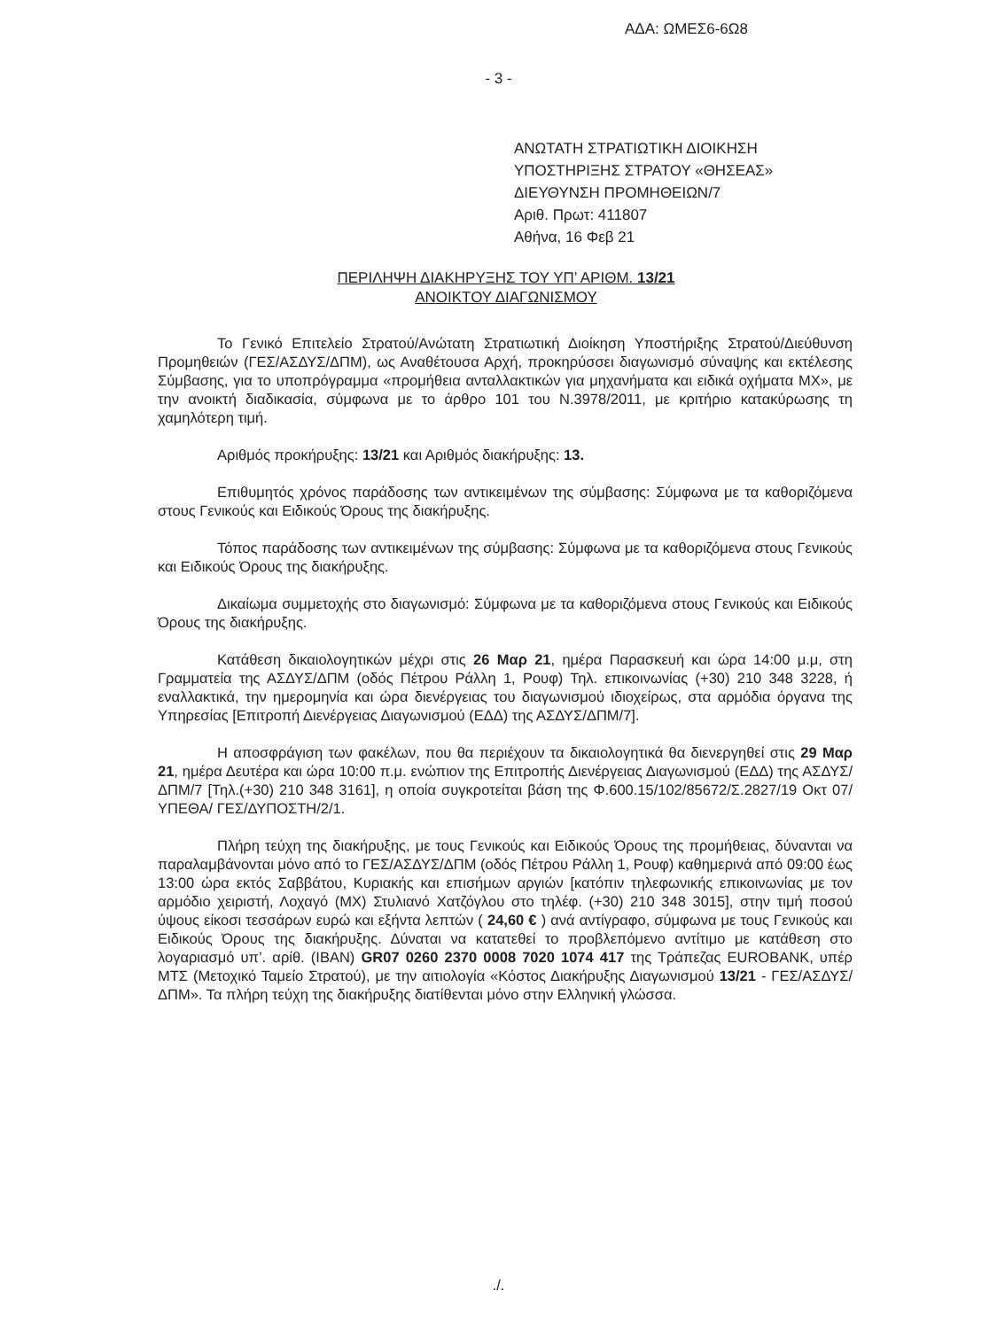ΑΔΑ: ΩΜΕΣ6-6Ω8
- 3 -
ΑΝΩΤΑΤΗ ΣΤΡΑΤΙΩΤΙΚΗ ΔΙΟΙΚΗΣΗ
ΥΠΟΣΤΗΡΙΞΗΣ ΣΤΡΑΤΟΥ «ΘΗΣΕΑΣ»
ΔΙΕΥΘΥΝΣΗ ΠΡΟΜΗΘΕΙΩΝ/7
Αριθ. Πρωτ: 411807
Αθήνα, 16 Φεβ 21
ΠΕΡΙΛΗΨΗ ΔΙΑΚΗΡΥΞΗΣ ΤΟΥ ΥΠ’ ΑΡΙΘΜ. 13/21
ΑΝΟΙΚΤΟΥ ΔΙΑΓΩΝΙΣΜΟΥ
Το Γενικό Επιτελείο Στρατού/Ανώτατη Στρατιωτική Διοίκηση Υποστήριξης Στρατού/Διεύθυνση Προμηθειών (ΓΕΣ/ΑΣΔΥΣ/ΔΠΜ), ως Αναθέτουσα Αρχή, προκηρύσσει διαγωνισμό σύναψης και εκτέλεσης Σύμβασης, για το υποπρόγραμμα «προμήθεια ανταλλακτικών για μηχανήματα και ειδικά οχήματα ΜΧ», με την ανοικτή διαδικασία, σύμφωνα με το άρθρο 101 του Ν.3978/2011, με κριτήριο κατακύρωσης τη χαμηλότερη τιμή.
Αριθμός προκήρυξης: 13/21 και Αριθμός διακήρυξης: 13.
Επιθυμητός χρόνος παράδοσης των αντικειμένων της σύμβασης: Σύμφωνα με τα καθοριζόμενα στους Γενικούς και Ειδικούς Όρους της διακήρυξης.
Τόπος παράδοσης των αντικειμένων της σύμβασης: Σύμφωνα με τα καθοριζόμενα στους Γενικούς και Ειδικούς Όρους της διακήρυξης.
Δικαίωμα συμμετοχής στο διαγωνισμό: Σύμφωνα με τα καθοριζόμενα στους Γενικούς και Ειδικούς Όρους της διακήρυξης.
Κατάθεση δικαιολογητικών μέχρι στις 26 Μαρ 21, ημέρα Παρασκευή και ώρα 14:00 μ.μ, στη Γραμματεία της ΑΣΔΥΣ/ΔΠΜ (οδός Πέτρου Ράλλη 1, Ρουφ) Τηλ. επικοινωνίας (+30) 210 348 3228, ή εναλλακτικά, την ημερομηνία και ώρα διενέργειας του διαγωνισμού ιδιοχείρως, στα αρμόδια όργανα της Υπηρεσίας [Επιτροπή Διενέργειας Διαγωνισμού (ΕΔΔ) της ΑΣΔΥΣ/ΔΠΜ/7].
Η αποσφράγιση των φακέλων, που θα περιέχουν τα δικαιολογητικά θα διενεργηθεί στις 29 Μαρ 21, ημέρα Δευτέρα και ώρα 10:00 π.μ. ενώπιον της Επιτροπής Διενέργειας Διαγωνισμού (ΕΔΔ) της ΑΣΔΥΣ/ΔΠΜ/7 [Τηλ.(+30) 210 348 3161], η οποία συγκροτείται βάση της Φ.600.15/102/85672/Σ.2827/19 Οκτ 07/ΥΠΕΘΑ/ ΓΕΣ/ΔΥΠΟΣΤΗ/2/1.
Πλήρη τεύχη της διακήρυξης, με τους Γενικούς και Ειδικούς Όρους της προμήθειας, δύνανται να παραλαμβάνονται μόνο από το ΓΕΣ/ΑΣΔΥΣ/ΔΠΜ (οδός Πέτρου Ράλλη 1, Ρουφ) καθημερινά από 09:00 έως 13:00 ώρα εκτός Σαββάτου, Κυριακής και επισήμων αργιών [κατόπιν τηλεφωνικής επικοινωνίας με τον αρμόδιο χειριστή, Λοχαγό (ΜΧ) Στυλιανό Χατζόγλου στο τηλέφ. (+30) 210 348 3015], στην τιμή ποσού ύψους είκοσι τεσσάρων ευρώ και εξήντα λεπτών ( 24,60 € ) ανά αντίγραφο, σύμφωνα με τους Γενικούς και Ειδικούς Όρους της διακήρυξης. Δύναται να κατατεθεί το προβλεπόμενο αντίτιμο με κατάθεση στο λογαριασμό υπ’. αρίθ. (IBAN) GR07 0260 2370 0008 7020 1074 417 της Τράπεζας EUROBANK, υπέρ ΜΤΣ (Μετοχικό Ταμείο Στρατού), με την αιτιολογία «Κόστος Διακήρυξης Διαγωνισμού 13/21 - ΓΕΣ/ΑΣΔΥΣ/ΔΠΜ». Τα πλήρη τεύχη της διακήρυξης διατίθενται μόνο στην Ελληνική γλώσσα.
./.